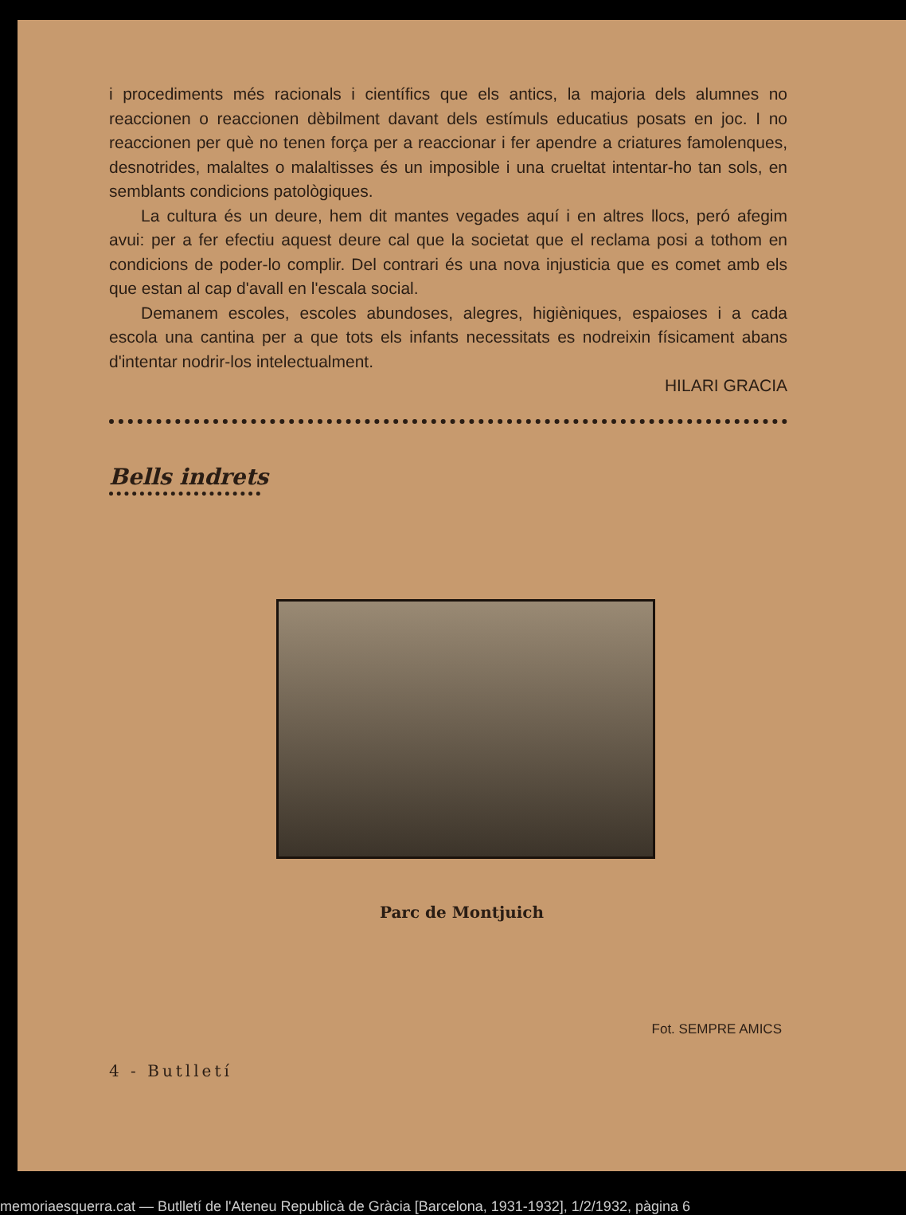i procediments més racionals i científics que els antics, la majoria dels alumnes no reaccionen o reaccionen dèbilment davant dels estímuls educatius posats en joc. I no reaccionen per què no tenen força per a reaccionar i fer apendre a criatures famolenques, desnotrides, malaltes o malaltisses és un imposible i una crueltat intentar-ho tan sols, en semblants condicions patològiques.
La cultura és un deure, hem dit mantes vegades aquí i en altres llocs, peró afegim avui: per a fer efectiu aquest deure cal que la societat que el reclama posi a tothom en condicions de poder-lo complir. Del contrari és una nova injusticia que es comet amb els que estan al cap d'avall en l'escala social.
Demanem escoles, escoles abundoses, alegres, higièniques, espaioses i a cada escola una cantina per a que tots els infants necessitats es nodreixin físicament abans d'intentar nodrir-los intelectualment.
HILARI GRACIA
Bells indrets
Parc de Montjuich
Fot. SEMPRE AMICS
4 - Butlletí
memoriaesquerra.cat — Butlletí de l'Ateneu Republicà de Gràcia [Barcelona, 1931-1932], 1/2/1932, pàgina 6